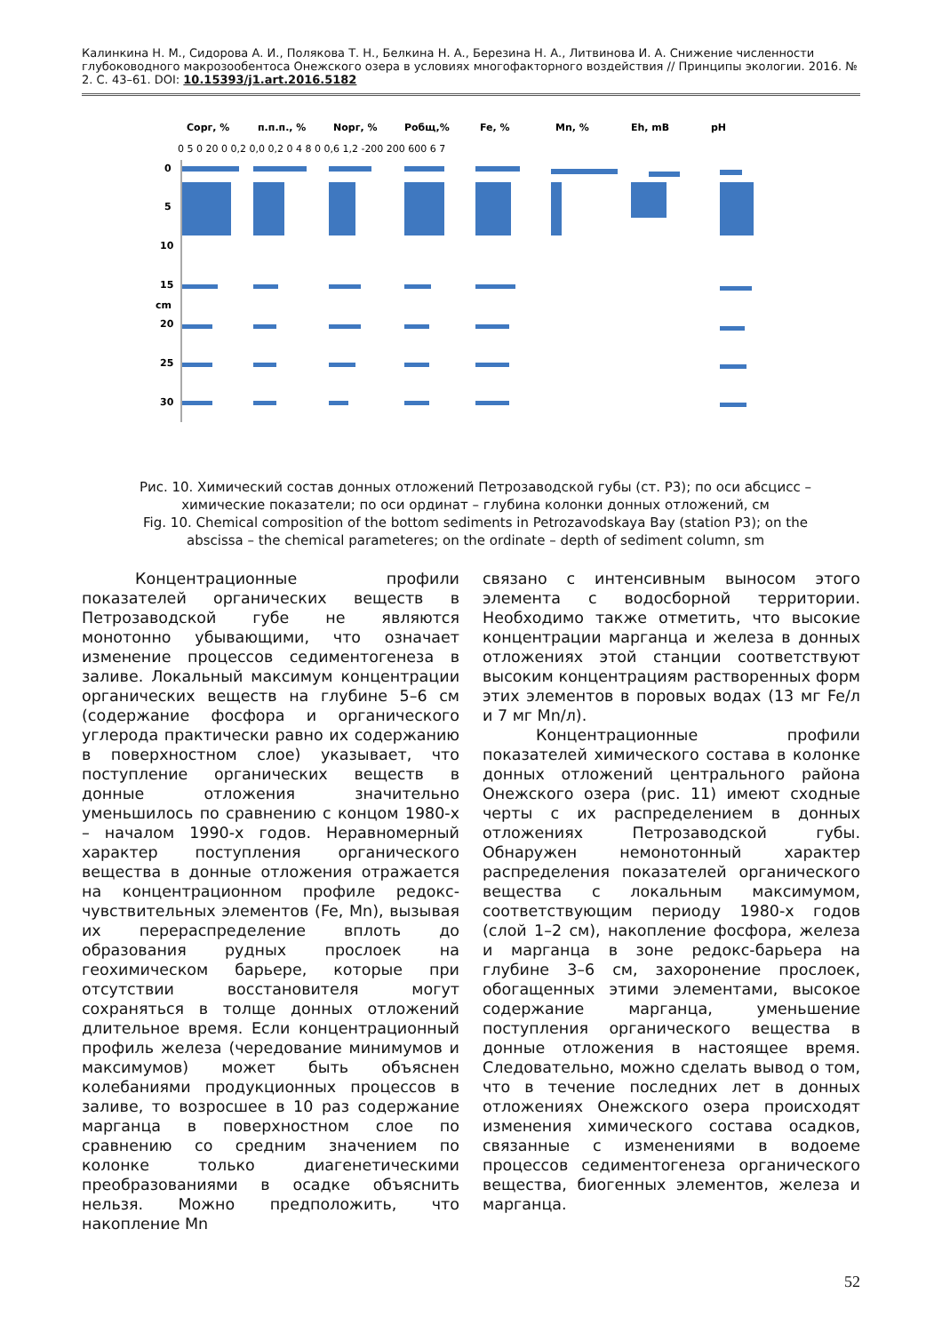Калинкина Н. М., Сидорова А. И., Полякова Т. Н., Белкина Н. А., Березина Н. А., Литвинова И. А. Снижение численности глубоководного макрозообентоса Онежского озера в условиях многофакторного воздействия // Принципы экологии. 2016. № 2. С. 43–61. DOI: 10.15393/j1.art.2016.5182
Сорг, %
п.п.п., %
Nорг, %
Робщ,%
Fe, %
Mn, %
Eh, mB
pH
0 5 0 20 0 0,2 0,0 0,2 0 4 8 0 0,6 1,2 -200 200 600 6 7
0
5
10
15
20
25
30
cm
Рис. 10. Химический состав донных отложений Петрозаводской губы (ст. Р3); по оси абсцисс – химические показатели; по оси ординат – глубина колонки донных отложений, см
Fig. 10. Chemical composition of the bottom sediments in Petrozavodskaya Bay (station P3); on the abscissa – the chemical parameteres; on the ordinate – depth of sediment column, sm
Концентрационные профили показателей органических веществ в Петрозаводской губе не являются монотонно убывающими, что означает изменение процессов седиментогенеза в заливе. Локальный максимум концентрации органических веществ на глубине 5–6 см (содержание фосфора и органического углерода практически равно их содержанию в поверхностном слое) указывает, что поступление органических веществ в донные отложения значительно уменьшилось по сравнению с концом 1980-х – началом 1990-х годов. Неравномерный характер поступления органического вещества в донные отложения отражается на концентрационном профиле редокс-чувствительных элементов (Fe, Mn), вызывая их перераспределение вплоть до образования рудных прослоек на геохимическом барьере, которые при отсутствии восстановителя могут сохраняться в толще донных отложений длительное время. Если концентрационный профиль железа (чередование минимумов и максимумов) может быть объяснен колебаниями продукционных процессов в заливе, то возросшее в 10 раз содержание марганца в поверхностном слое по сравнению со средним значением по колонке только диагенетическими преобразованиями в осадке объяснить нельзя. Можно предположить, что накопление Mn
связано с интенсивным выносом этого элемента с водосборной территории. Необходимо также отметить, что высокие концентрации марганца и железа в донных отложениях этой станции соответствуют высоким концентрациям растворенных форм этих элементов в поровых водах (13 мг Fe/л и 7 мг Mn/л).
Концентрационные профили показателей химического состава в колонке донных отложений центрального района Онежского озера (рис. 11) имеют сходные черты с их распределением в донных отложениях Петрозаводской губы. Обнаружен немонотонный характер распределения показателей органического вещества с локальным максимумом, соответствующим периоду 1980-х годов (слой 1–2 см), накопление фосфора, железа и марганца в зоне редокс-барьера на глубине 3–6 см, захоронение прослоек, обогащенных этими элементами, высокое содержание марганца, уменьшение поступления органического вещества в донные отложения в настоящее время. Следовательно, можно сделать вывод о том, что в течение последних лет в донных отложениях Онежского озера происходят изменения химического состава осадков, связанные с изменениями в водоеме процессов седиментогенеза органического вещества, биогенных элементов, железа и марганца.
52